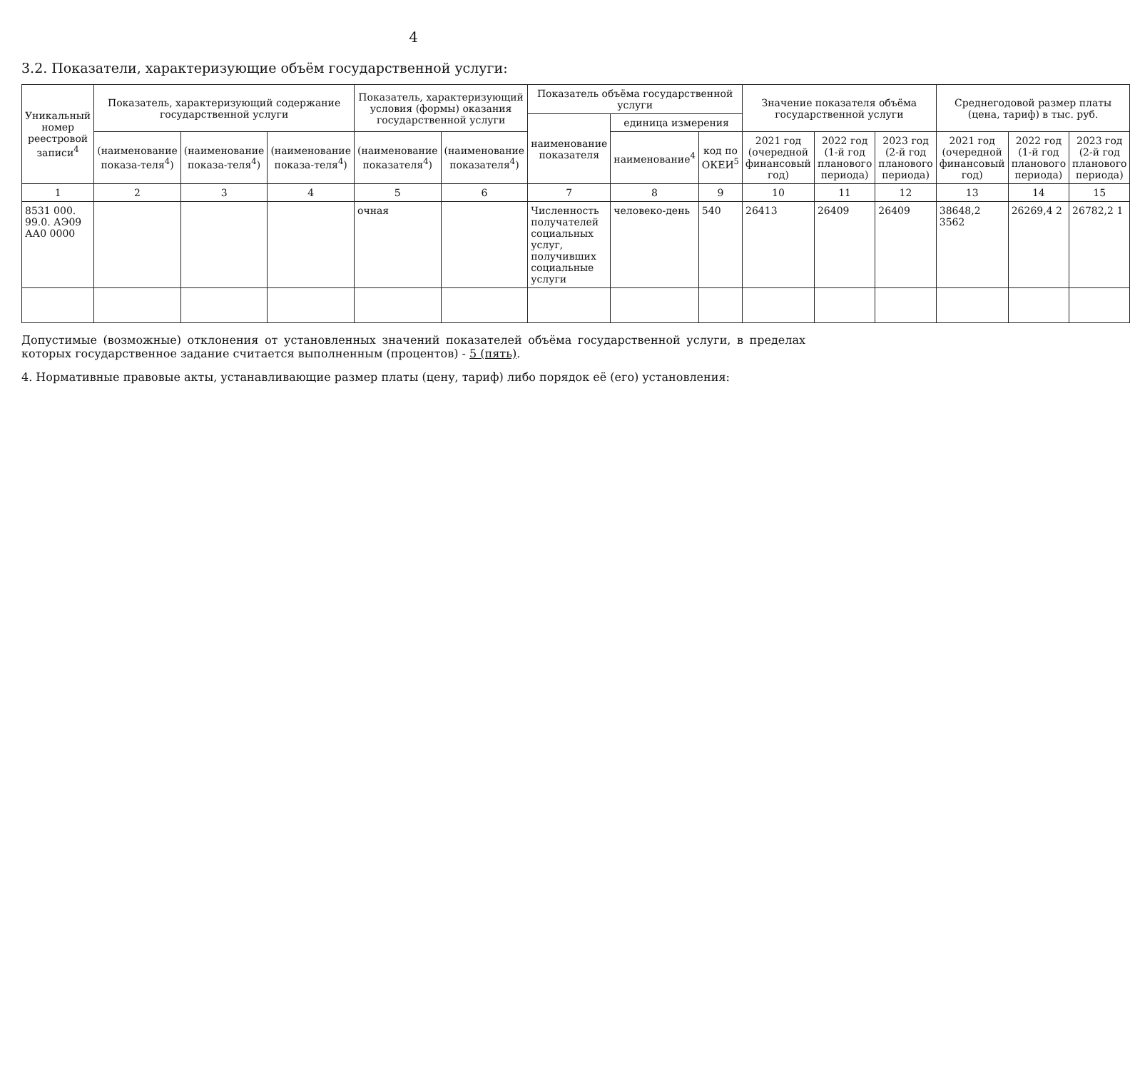4
3.2. Показатели, характеризующие объём государственной услуги:
| Уникальный номер реестровой записи<sup>4</sup> | Показатель, характеризующий содержание государственной услуги | | | Показатель, характеризующий условия (формы) оказания государственной услуги | | Показатель объёма государственной услуги | | | Значение показателя объёма государственной услуги | | | Среднегодовой размер платы (цена, тариф) в тыс. руб. | | |
| --- | --- | --- | --- | --- | --- | --- | --- | --- | --- | --- | --- | --- | --- | --- |
| | | | | | | наименование показателя | единица измерения | | | | | | | |
| | (наименование показа-теля<sup>4</sup>) | (наименование показа-теля<sup>4</sup>) | (наименование показа-теля<sup>4</sup>) | (наименование показателя<sup>4</sup>) | (наименование показателя<sup>4</sup>) | | наименование<sup>4</sup> | код по ОКЕИ<sup>5</sup> | 2021 год (очередной финансовый год) | 2022 год (1-й год планового периода) | 2023 год (2-й год планового периода) | 2021 год (очередной финансовый год) | 2022 год (1-й год планового периода) | 2023 год (2-й год планового периода) |
| 1 | 2 | 3 | 4 | 5 | 6 | 7 | 8 | 9 | 10 | 11 | 12 | 13 | 14 | 15 |
| 8531 000. 99.0. АЭ09 АА0 0000 | | | | очная | | Численность получателей социальных услуг, получивших социальные услуги | человеко-день | 540 | 26413 | 26409 | 26409 | 38648,2 3562 | 26269,4 2 | 26782,2 1 |
Допустимые (возможные) отклонения от установленных значений показателей объёма государственной услуги, в пределах которых государственное задание считается выполненным (процентов) - 5 (пять).
4. Нормативные правовые акты, устанавливающие размер платы (цену, тариф) либо порядок её (его) установления: